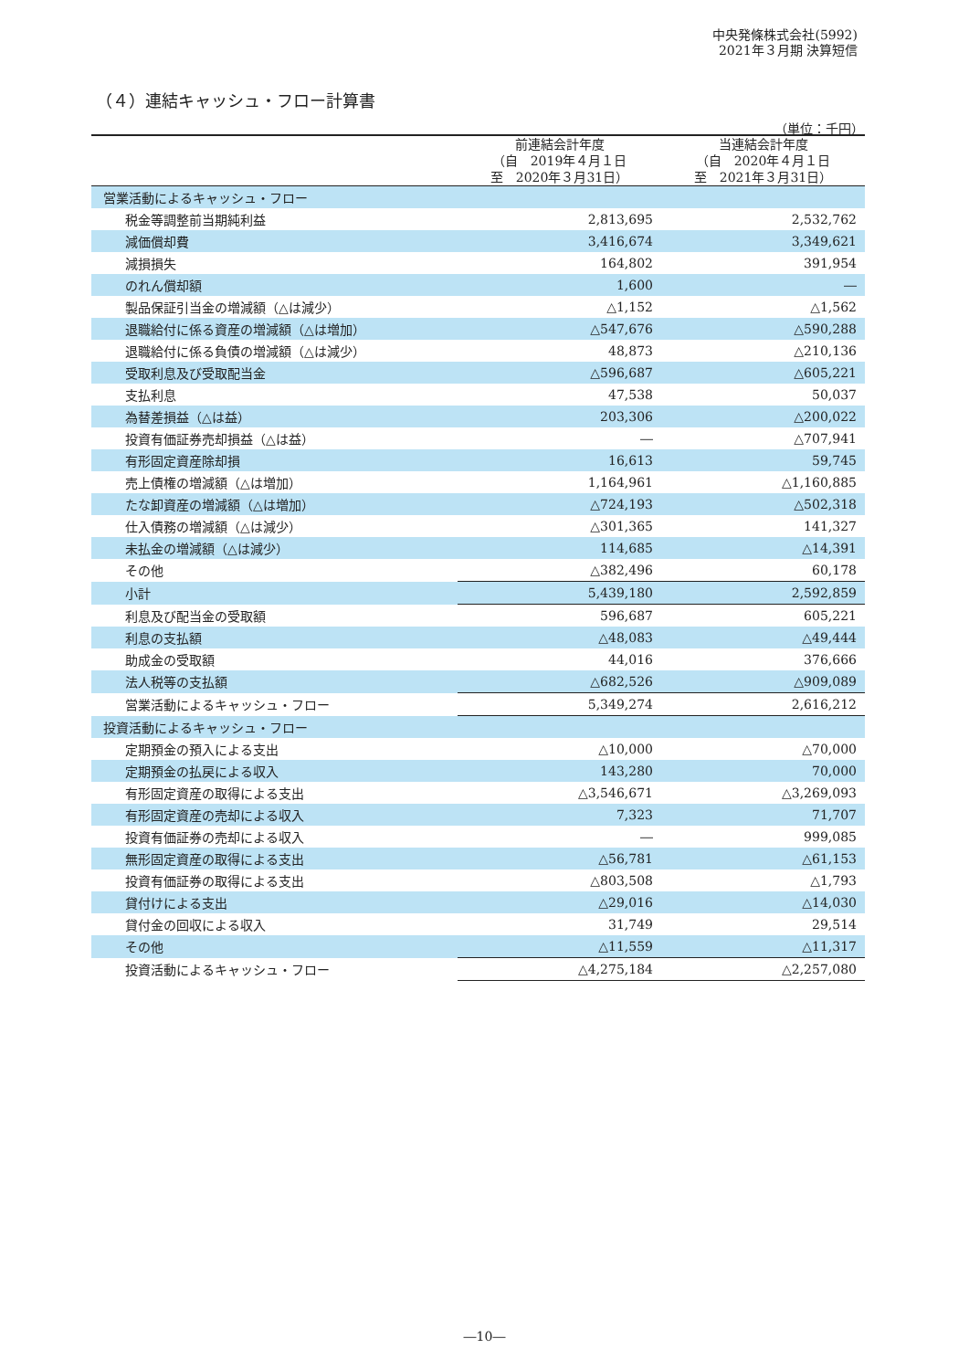中央発條株式会社(5992)
2021年３月期 決算短信
（４）連結キャッシュ・フロー計算書
（単位：千円）
| | 前連結会計年度 （自 2019年４月１日 至 2020年３月31日） | 当連結会計年度 （自 2020年４月１日 至 2021年３月31日） |
| --- | --- | --- |
| 営業活動によるキャッシュ・フロー | | |
| 税金等調整前当期純利益 | 2,813,695 | 2,532,762 |
| 減価償却費 | 3,416,674 | 3,349,621 |
| 減損損失 | 164,802 | 391,954 |
| のれん償却額 | 1,600 | ― |
| 製品保証引当金の増減額（△は減少） | △1,152 | △1,562 |
| 退職給付に係る資産の増減額（△は増加） | △547,676 | △590,288 |
| 退職給付に係る負債の増減額（△は減少） | 48,873 | △210,136 |
| 受取利息及び受取配当金 | △596,687 | △605,221 |
| 支払利息 | 47,538 | 50,037 |
| 為替差損益（△は益） | 203,306 | △200,022 |
| 投資有価証券売却損益（△は益） | ― | △707,941 |
| 有形固定資産除却損 | 16,613 | 59,745 |
| 売上債権の増減額（△は増加） | 1,164,961 | △1,160,885 |
| たな卸資産の増減額（△は増加） | △724,193 | △502,318 |
| 仕入債務の増減額（△は減少） | △301,365 | 141,327 |
| 未払金の増減額（△は減少） | 114,685 | △14,391 |
| その他 | △382,496 | 60,178 |
| 小計 | 5,439,180 | 2,592,859 |
| 利息及び配当金の受取額 | 596,687 | 605,221 |
| 利息の支払額 | △48,083 | △49,444 |
| 助成金の受取額 | 44,016 | 376,666 |
| 法人税等の支払額 | △682,526 | △909,089 |
| 営業活動によるキャッシュ・フロー | 5,349,274 | 2,616,212 |
| 投資活動によるキャッシュ・フロー | | |
| 定期預金の預入による支出 | △10,000 | △70,000 |
| 定期預金の払戻による収入 | 143,280 | 70,000 |
| 有形固定資産の取得による支出 | △3,546,671 | △3,269,093 |
| 有形固定資産の売却による収入 | 7,323 | 71,707 |
| 投資有価証券の売却による収入 | ― | 999,085 |
| 無形固定資産の取得による支出 | △56,781 | △61,153 |
| 投資有価証券の取得による支出 | △803,508 | △1,793 |
| 貸付けによる支出 | △29,016 | △14,030 |
| 貸付金の回収による収入 | 31,749 | 29,514 |
| その他 | △11,559 | △11,317 |
| 投資活動によるキャッシュ・フロー | △4,275,184 | △2,257,080 |
―10―